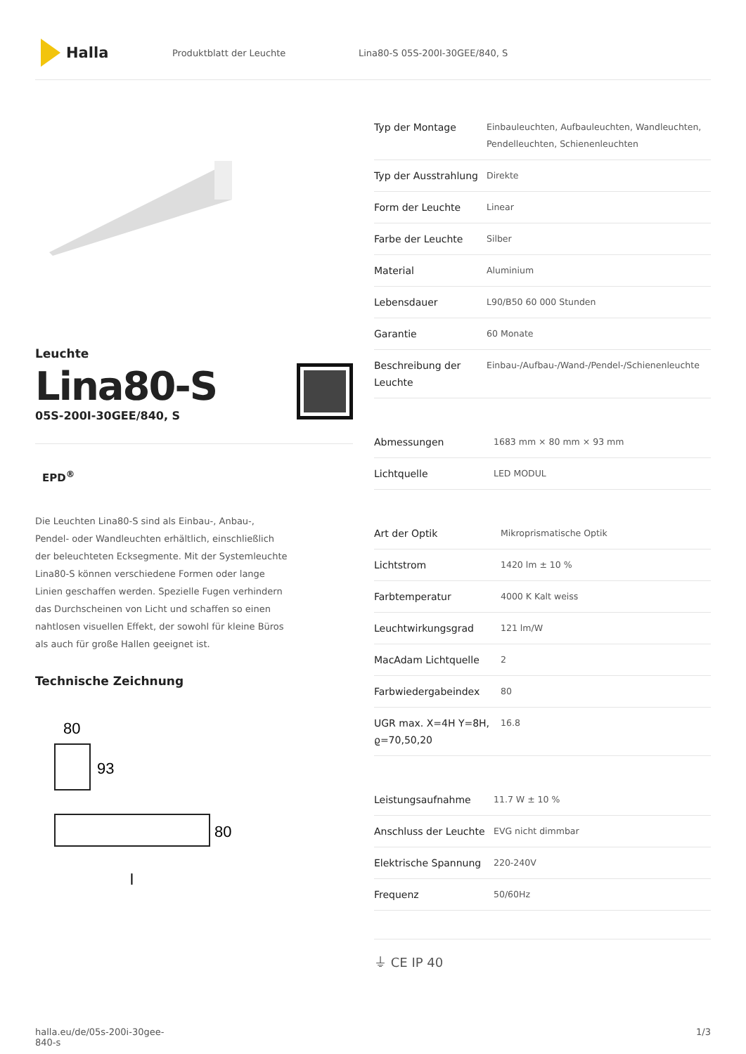Halla
Produktblatt der Leuchte Lina80-S 05S-200I-30GEE/840, S
Leuchte
Lina80-S
05S-200I-30GEE/840, S
EPD<sup>®</sup>
Die Leuchten Lina80-S sind als Einbau-, Anbau-, Pendel- oder Wandleuchten erhältlich, einschließlich der beleuchteten Ecksegmente. Mit der Systemleuchte Lina80-S können verschiedene Formen oder lange Linien geschaffen werden. Spezielle Fugen verhindern das Durchscheinen von Licht und schaffen so einen nahtlosen visuellen Effekt, der sowohl für kleine Büros als auch für große Hallen geeignet ist.
Technische Zeichnung
80
93
80
l
| Typ der Montage | Einbauleuchten, Aufbauleuchten, Wandleuchten, Pendelleuchten, Schienenleuchten |
| Typ der Ausstrahlung | Direkte |
| Form der Leuchte | Linear |
| Farbe der Leuchte | Silber |
| Material | Aluminium |
| Lebensdauer | L90/B50 60 000 Stunden |
| Garantie | 60 Monate |
| Beschreibung der Leuchte | Einbau-/Aufbau-/Wand-/Pendel-/Schienenleuchte |
| Abmessungen | 1683 mm × 80 mm × 93 mm |
| Lichtquelle | LED MODUL |
| Art der Optik | Mikroprismatische Optik |
| Lichtstrom | 1420 lm ± 10 % |
| Farbtemperatur | 4000 K Kalt weiss |
| Leuchtwirkungsgrad | 121 lm/W |
| MacAdam Lichtquelle | 2 |
| Farbwiedergabeindex | 80 |
| UGR max. X=4H Y=8H, ϱ=70,50,20 | 16.8 |
| Leistungsaufnahme | 11.7 W ± 10 % |
| Anschluss der Leuchte | EVG nicht dimmbar |
| Elektrische Spannung | 220-240V |
| Frequenz | 50/60Hz |
⏚ CE IP 40
halla.eu/de/05s-200i-30gee-
840-s
1/3